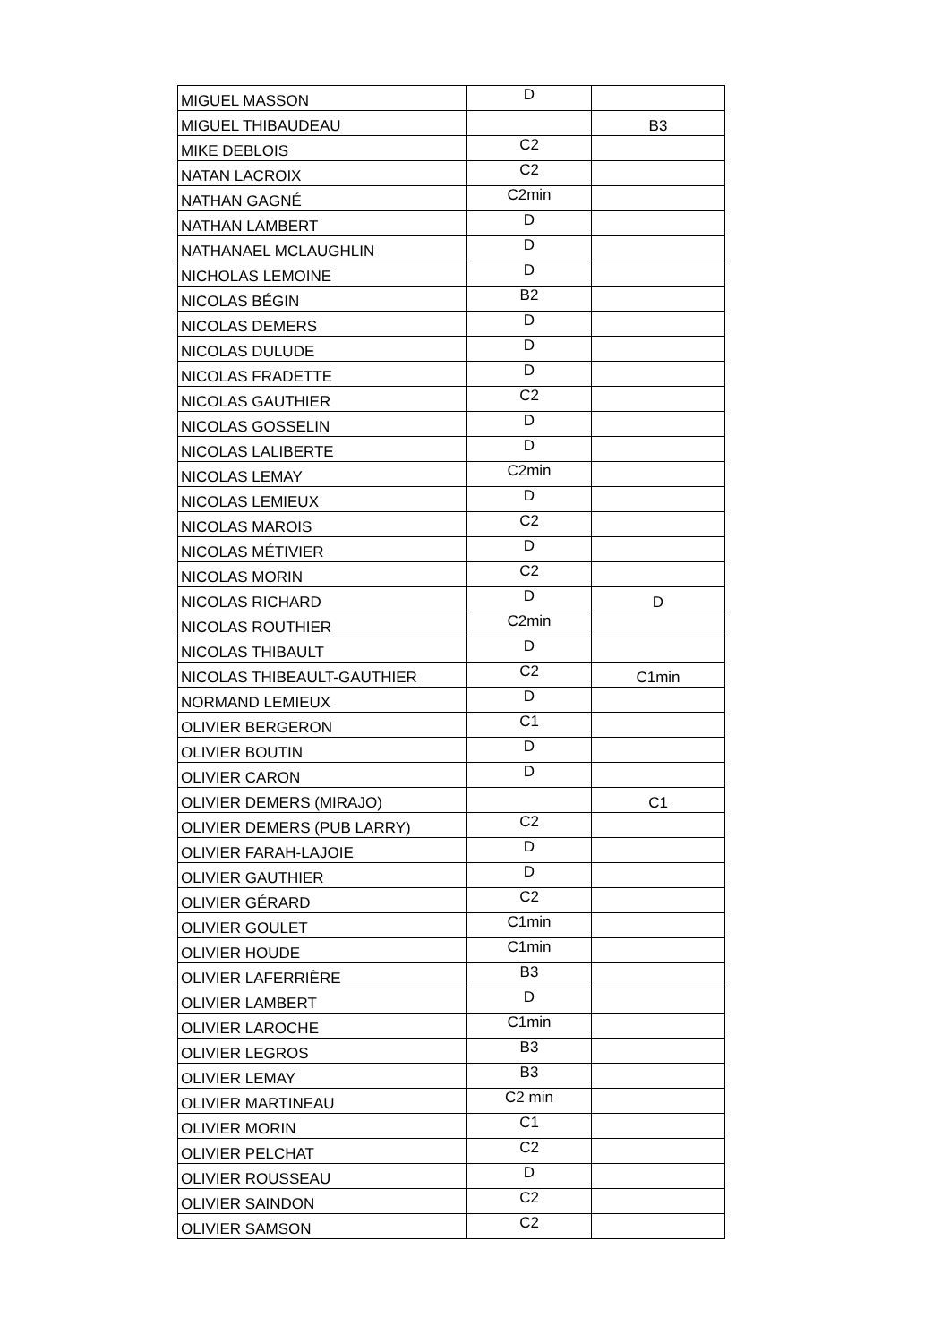| MIGUEL MASSON | D | |
| MIGUEL THIBAUDEAU | | B3 |
| MIKE DEBLOIS | C2 | |
| NATAN LACROIX | C2 | |
| NATHAN GAGNÉ | C2min | |
| NATHAN LAMBERT | D | |
| NATHANAEL MCLAUGHLIN | D | |
| NICHOLAS LEMOINE | D | |
| NICOLAS BÉGIN | B2 | |
| NICOLAS DEMERS | D | |
| NICOLAS DULUDE | D | |
| NICOLAS FRADETTE | D | |
| NICOLAS GAUTHIER | C2 | |
| NICOLAS GOSSELIN | D | |
| NICOLAS LALIBERTE | D | |
| NICOLAS LEMAY | C2min | |
| NICOLAS LEMIEUX | D | |
| NICOLAS MAROIS | C2 | |
| NICOLAS MÉTIVIER | D | |
| NICOLAS MORIN | C2 | |
| NICOLAS RICHARD | D | D |
| NICOLAS ROUTHIER | C2min | |
| NICOLAS THIBAULT | D | |
| NICOLAS THIBEAULT-GAUTHIER | C2 | C1min |
| NORMAND LEMIEUX | D | |
| OLIVIER BERGERON | C1 | |
| OLIVIER BOUTIN | D | |
| OLIVIER CARON | D | |
| OLIVIER DEMERS (MIRAJO) | | C1 |
| OLIVIER DEMERS (PUB LARRY) | C2 | |
| OLIVIER FARAH-LAJOIE | D | |
| OLIVIER GAUTHIER | D | |
| OLIVIER GÉRARD | C2 | |
| OLIVIER GOULET | C1min | |
| OLIVIER HOUDE | C1min | |
| OLIVIER LAFERRIÈRE | B3 | |
| OLIVIER LAMBERT | D | |
| OLIVIER LAROCHE | C1min | |
| OLIVIER LEGROS | B3 | |
| OLIVIER LEMAY | B3 | |
| OLIVIER MARTINEAU | C2 min | |
| OLIVIER MORIN | C1 | |
| OLIVIER PELCHAT | C2 | |
| OLIVIER ROUSSEAU | D | |
| OLIVIER SAINDON | C2 | |
| OLIVIER SAMSON | C2 | |